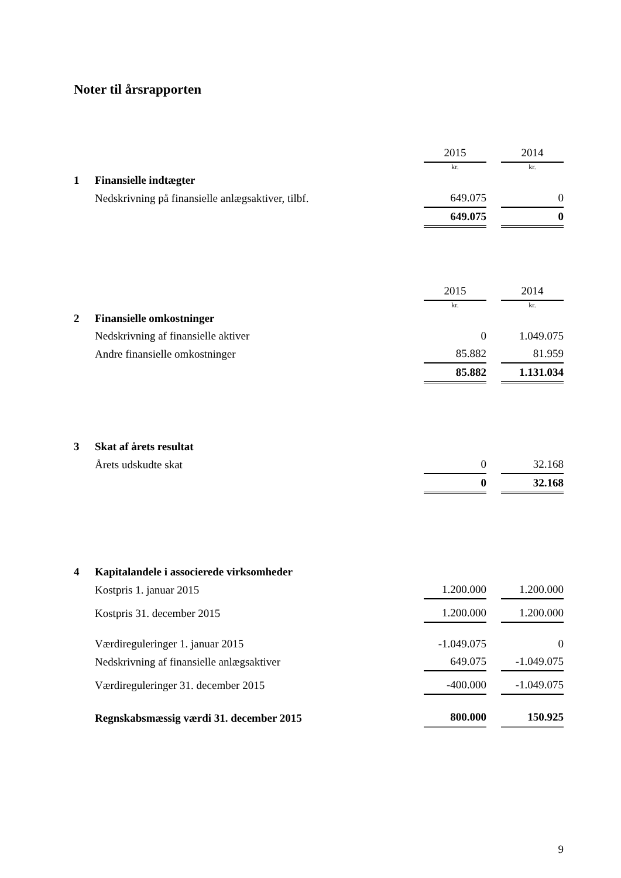Noter til årsrapporten
| | | 2015 | | 2014 |
| | | kr. | | kr. |
| 1 | Finansielle indtægter | | | |
| | Nedskrivning på finansielle anlægsaktiver, tilbf. | 649.075 | | 0 |
| | | 649.075 | | 0 |
| | | 2015 | | 2014 |
| | | kr. | | kr. |
| 2 | Finansielle omkostninger | | | |
| | Nedskrivning af finansielle aktiver | 0 | | 1.049.075 |
| | Andre finansielle omkostninger | 85.882 | | 81.959 |
| | | 85.882 | | 1.131.034 |
| 3 | Skat af årets resultat | | | |
| | Årets udskudte skat | 0 | | 32.168 |
| | | 0 | | 32.168 |
| 4 | Kapitalandele i associerede virksomheder | | | |
| | Kostpris 1. januar 2015 | 1.200.000 | | 1.200.000 |
| | Kostpris 31. december 2015 | 1.200.000 | | 1.200.000 |
| | Værdireguleringer 1. januar 2015 | -1.049.075 | | 0 |
| | Nedskrivning af finansielle anlægsaktiver | 649.075 | | -1.049.075 |
| | Værdireguleringer 31. december 2015 | -400.000 | | -1.049.075 |
| | Regnskabsmæssig værdi 31. december 2015 | 800.000 | | 150.925 |
9